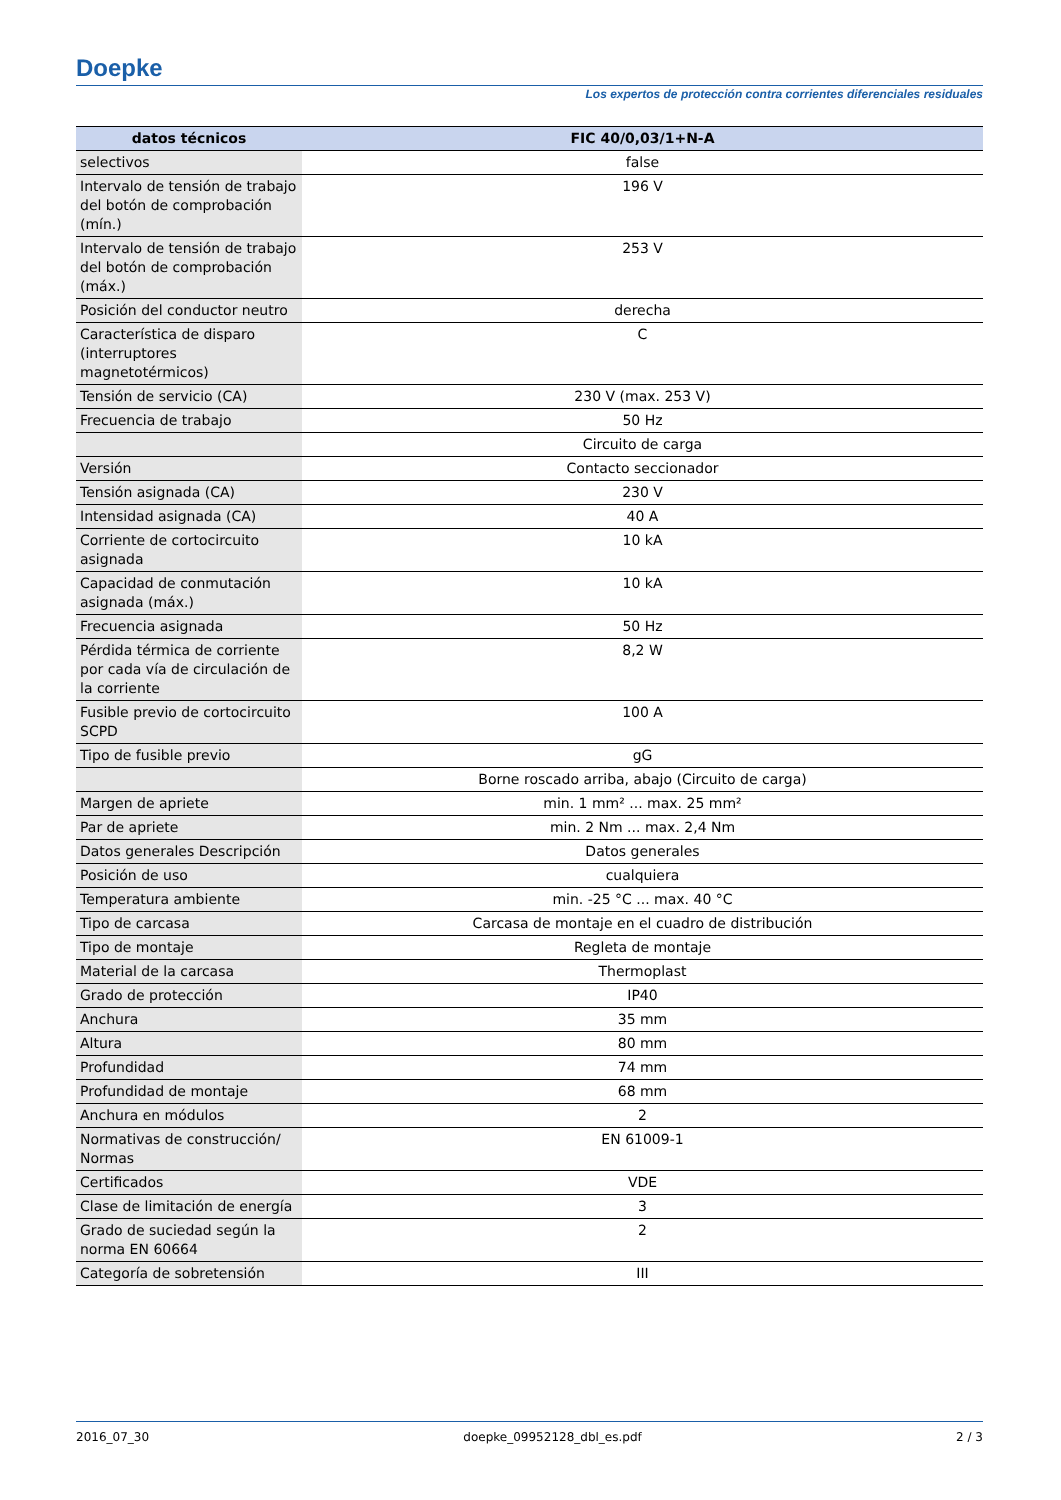Doepke
Los expertos de protección contra corrientes diferenciales residuales
| datos técnicos | FIC 40/0,03/1+N-A |
| --- | --- |
| selectivos | false |
| Intervalo de tensión de trabajo del botón de comprobación (mín.) | 196 V |
| Intervalo de tensión de trabajo del botón de comprobación (máx.) | 253 V |
| Posición del conductor neutro | derecha |
| Característica de disparo (interruptores magnetotérmicos) | C |
| Tensión de servicio (CA) | 230 V (max. 253 V) |
| Frecuencia de trabajo | 50 Hz |
| | Circuito de carga |
| Versión | Contacto seccionador |
| Tensión asignada (CA) | 230 V |
| Intensidad asignada (CA) | 40 A |
| Corriente de cortocircuito asignada | 10 kA |
| Capacidad de conmutación asignada (máx.) | 10 kA |
| Frecuencia asignada | 50 Hz |
| Pérdida térmica de corriente por cada vía de circulación de la corriente | 8,2 W |
| Fusible previo de cortocircuito SCPD | 100 A |
| Tipo de fusible previo | gG |
| | Borne roscado arriba, abajo (Circuito de carga) |
| Margen de apriete | min. 1 mm² ... max. 25 mm² |
| Par de apriete | min. 2 Nm ... max. 2,4 Nm |
| Datos generales Descripción | Datos generales |
| Posición de uso | cualquiera |
| Temperatura ambiente | min. -25 °C ... max. 40 °C |
| Tipo de carcasa | Carcasa de montaje en el cuadro de distribución |
| Tipo de montaje | Regleta de montaje |
| Material de la carcasa | Thermoplast |
| Grado de protección | IP40 |
| Anchura | 35 mm |
| Altura | 80 mm |
| Profundidad | 74 mm |
| Profundidad de montaje | 68 mm |
| Anchura en módulos | 2 |
| Normativas de construcción/ Normas | EN 61009-1 |
| Certificados | VDE |
| Clase de limitación de energía | 3 |
| Grado de suciedad según la norma EN 60664 | 2 |
| Categoría de sobretensión | III |
2016_07_30 doepke_09952128_dbl_es.pdf 2 / 3